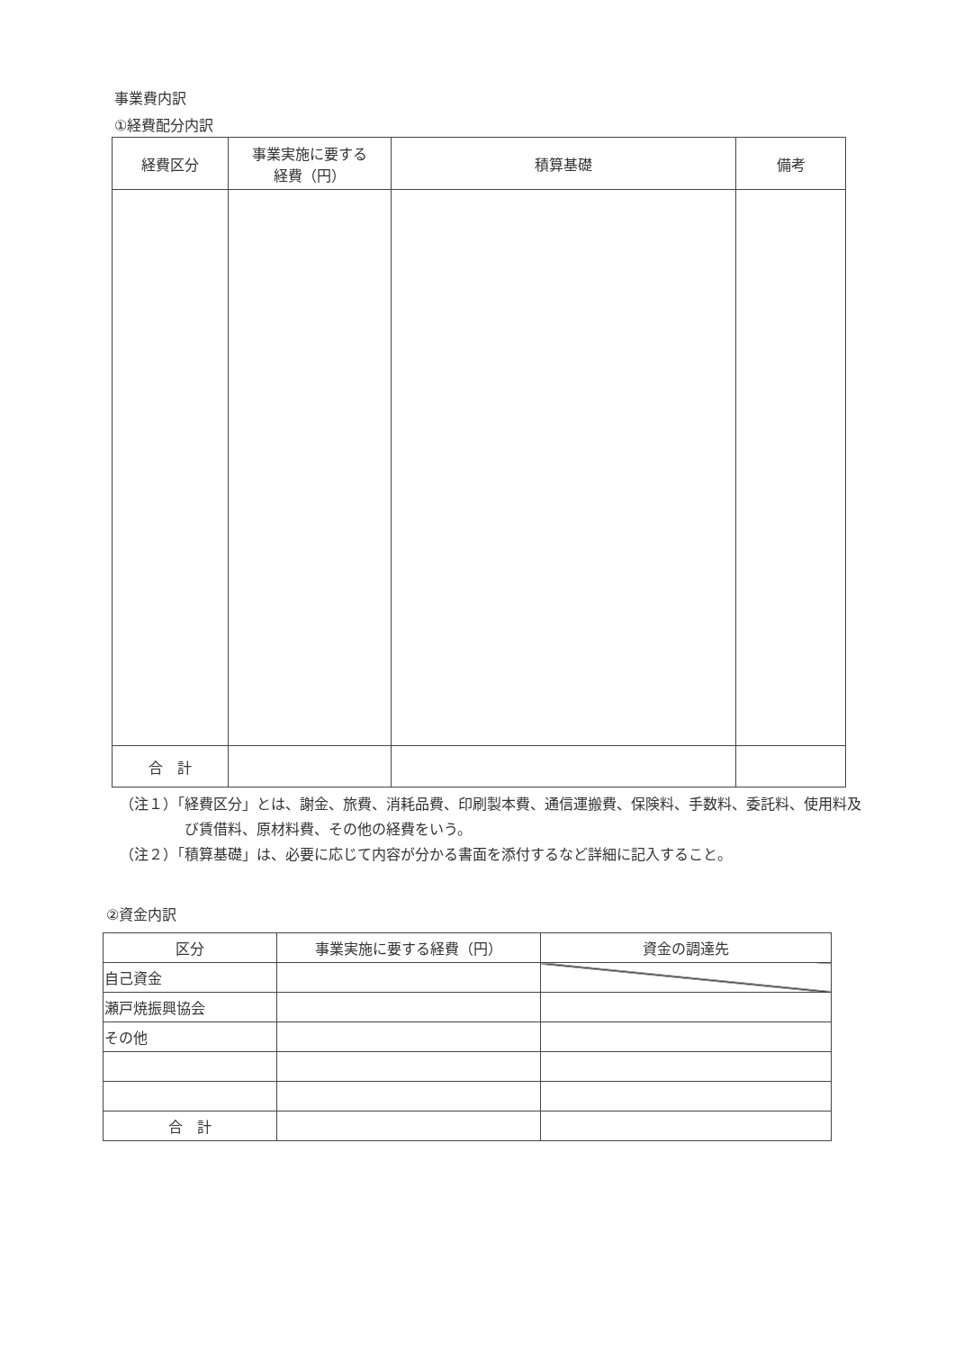事業費内訳
①経費配分内訳
| 経費区分 | 事業実施に要する 経費（円） | 積算基礎 | 備考 |
| --- | --- | --- | --- |
| 合 計 | | | |
（注１）「経費区分」とは、謝金、旅費、消耗品費、印刷製本費、通信運搬費、保険料、手数料、委託料、使用料及び賃借料、原材料費、その他の経費をいう。
（注２）「積算基礎」は、必要に応じて内容が分かる書面を添付するなど詳細に記入すること。
②資金内訳
| 区分 | 事業実施に要する経費（円） | 資金の調達先 |
| --- | --- | --- |
| 自己資金 | | |
| 瀬戸焼振興協会 | | |
| その他 | | |
| 合 計 | | |